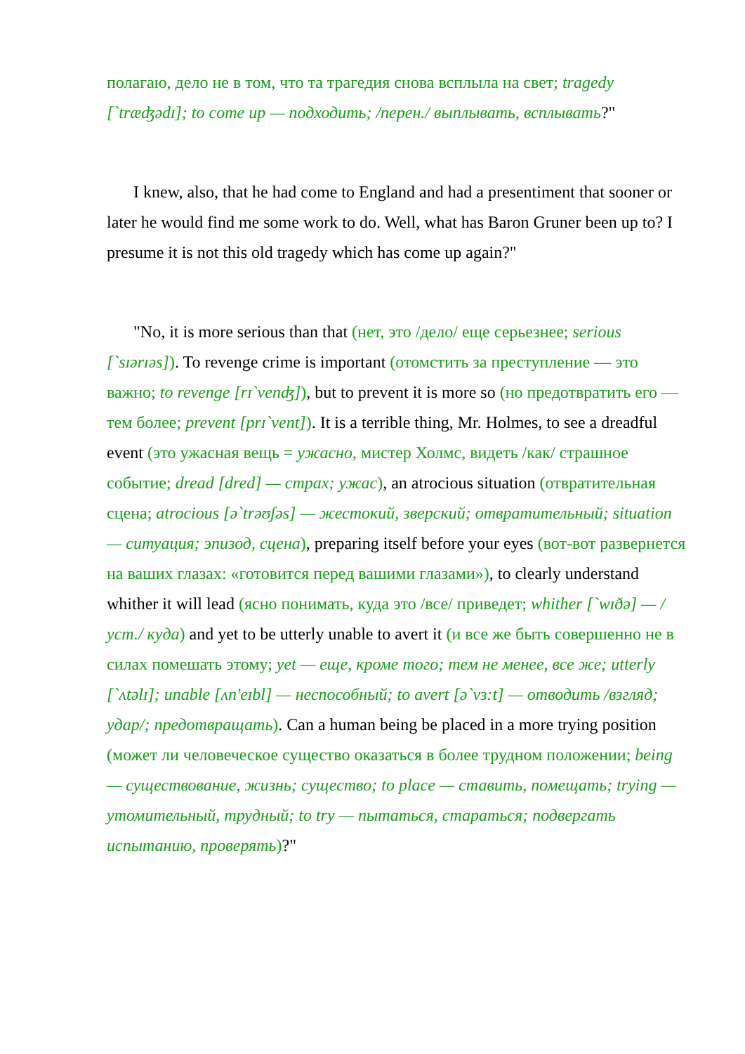полагаю, дело не в том, что та трагедия снова всплыла на свет; tragedy [`træʤədɪ]; to come up — подходить; /перен./ выплывать, всплывать?"
I knew, also, that he had come to England and had a presentiment that sooner or later he would find me some work to do. Well, what has Baron Gruner been up to? I presume it is not this old tragedy which has come up again?"
"No, it is more serious than that (нет, это /дело/ еще серьезнее; serious [`sɪərɪəs]). To revenge crime is important (отомстить за преступление — это важно; to revenge [rɪ`venʤ]), but to prevent it is more so (но предотвратить его — тем более; prevent [prɪ`vent]). It is a terrible thing, Mr. Holmes, to see a dreadful event (это ужасная вещь = ужасно, мистер Холмс, видеть /как/ страшное событие; dread [dred] — страх; ужас), an atrocious situation (отвратительная сцена; atrocious [ə`trəʊʃəs] — жестокий, зверский; отвратительный; situation — ситуация; эпизод, сцена), preparing itself before your eyes (вот-вот развернется на ваших глазах: «готовится перед вашими глазами»), to clearly understand whither it will lead (ясно понимать, куда это /все/ приведет; whither [`wɪðə] — /уст./ куда) and yet to be utterly unable to avert it (и все же быть совершенно не в силах помешать этому; yet — еще, кроме того; тем не менее, все же; utterly [`ʌtəlɪ]; unable [ʌn'eɪbl] — неспособный; to avert [ə`vɜ:t] — отводить /взгляд; удар/; предотвращать). Can a human being be placed in a more trying position (может ли человеческое существо оказаться в более трудном положении; being — существование, жизнь; существо; to place — ставить, помещать; trying — утомительный, трудный; to try — пытаться, стараться; подвергать испытанию, проверять)?"